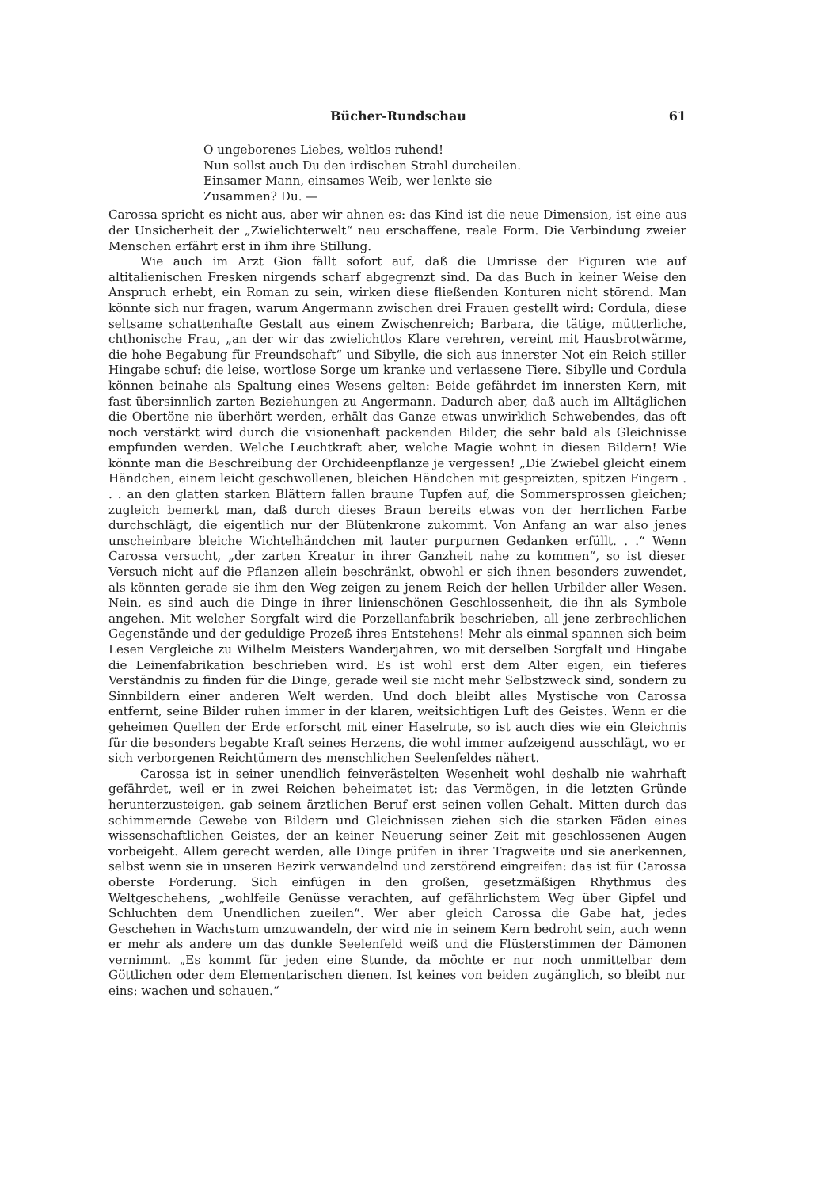Bücher-Rundschau 61
O ungeborenes Liebes, weltlos ruhend!
Nun sollst auch Du den irdischen Strahl durcheilen.
Einsamer Mann, einsames Weib, wer lenkte sie
Zusammen? Du. —
Carossa spricht es nicht aus, aber wir ahnen es: das Kind ist die neue Dimension, ist eine aus der Unsicherheit der „Zwielichterwelt“ neu erschaffene, reale Form. Die Verbindung zweier Menschen erfährt erst in ihm ihre Stillung.
Wie auch im Arzt Gion fällt sofort auf, daß die Umrisse der Figuren wie auf altitalienischen Fresken nirgends scharf abgegrenzt sind. Da das Buch in keiner Weise den Anspruch erhebt, ein Roman zu sein, wirken diese fließenden Konturen nicht störend. Man könnte sich nur fragen, warum Angermann zwischen drei Frauen gestellt wird: Cordula, diese seltsame schattenhafte Gestalt aus einem Zwischenreich; Barbara, die tätige, mütterliche, chthonische Frau, „an der wir das zwielichtlos Klare verehren, vereint mit Hausbrotwärme, die hohe Begabung für Freundschaft“ und Sibylle, die sich aus innerster Not ein Reich stiller Hingabe schuf: die leise, wortlose Sorge um kranke und verlassene Tiere. Sibylle und Cordula können beinahe als Spaltung eines Wesens gelten: Beide gefährdet im innersten Kern, mit fast übersinnlich zarten Beziehungen zu Angermann. Dadurch aber, daß auch im Alltäglichen die Obertöne nie überhört werden, erhält das Ganze etwas unwirklich Schwebendes, das oft noch verstärkt wird durch die visionenhaft packenden Bilder, die sehr bald als Gleichnisse empfunden werden. Welche Leuchtkraft aber, welche Magie wohnt in diesen Bildern! Wie könnte man die Beschreibung der Orchideenpflanze je vergessen! „Die Zwiebel gleicht einem Händchen, einem leicht geschwollenen, bleichen Händchen mit gespreizten, spitzen Fingern . . . an den glatten starken Blättern fallen braune Tupfen auf, die Sommersprossen gleichen; zugleich bemerkt man, daß durch dieses Braun bereits etwas von der herrlichen Farbe durchschlägt, die eigentlich nur der Blütenkrone zukommt. Von Anfang an war also jenes unscheinbare bleiche Wichtelhändchen mit lauter purpurnen Gedanken erfüllt. . .“ Wenn Carossa versucht, „der zarten Kreatur in ihrer Ganzheit nahe zu kommen“, so ist dieser Versuch nicht auf die Pflanzen allein beschränkt, obwohl er sich ihnen besonders zuwendet, als könnten gerade sie ihm den Weg zeigen zu jenem Reich der hellen Urbilder aller Wesen. Nein, es sind auch die Dinge in ihrer linienschönen Geschlossenheit, die ihn als Symbole angehen. Mit welcher Sorgfalt wird die Porzellanfabrik beschrieben, all jene zerbrechlichen Gegenstände und der geduldige Prozeß ihres Entstehens! Mehr als einmal spannen sich beim Lesen Vergleiche zu Wilhelm Meisters Wanderjahren, wo mit derselben Sorgfalt und Hingabe die Leinenfabrikation beschrieben wird. Es ist wohl erst dem Alter eigen, ein tieferes Verständnis zu finden für die Dinge, gerade weil sie nicht mehr Selbstzweck sind, sondern zu Sinnbildern einer anderen Welt werden. Und doch bleibt alles Mystische von Carossa entfernt, seine Bilder ruhen immer in der klaren, weitsichtigen Luft des Geistes. Wenn er die geheimen Quellen der Erde erforscht mit einer Haselrute, so ist auch dies wie ein Gleichnis für die besonders begabte Kraft seines Herzens, die wohl immer aufzeigend ausschlägt, wo er sich verborgenen Reichtümern des menschlichen Seelenfeldes nähert.
Carossa ist in seiner unendlich feinverästelten Wesenheit wohl deshalb nie wahrhaft gefährdet, weil er in zwei Reichen beheimatet ist: das Vermögen, in die letzten Gründe herunterzusteigen, gab seinem ärztlichen Beruf erst seinen vollen Gehalt. Mitten durch das schimmernde Gewebe von Bildern und Gleichnissen ziehen sich die starken Fäden eines wissenschaftlichen Geistes, der an keiner Neuerung seiner Zeit mit geschlossenen Augen vorbeigeht. Allem gerecht werden, alle Dinge prüfen in ihrer Tragweite und sie anerkennen, selbst wenn sie in unseren Bezirk verwandelnd und zerstörend eingreifen: das ist für Carossa oberste Forderung. Sich einfügen in den großen, gesetzmäßigen Rhythmus des Weltgeschehens, „wohlfeile Genüsse verachten, auf gefährlichstem Weg über Gipfel und Schluchten dem Unendlichen zueilen“. Wer aber gleich Carossa die Gabe hat, jedes Geschehen in Wachstum umzuwandeln, der wird nie in seinem Kern bedroht sein, auch wenn er mehr als andere um das dunkle Seelenfeld weiß und die Flüsterstimmen der Dämonen vernimmt. „Es kommt für jeden eine Stunde, da möchte er nur noch unmittelbar dem Göttlichen oder dem Elementarischen dienen. Ist keines von beiden zugänglich, so bleibt nur eins: wachen und schauen.“